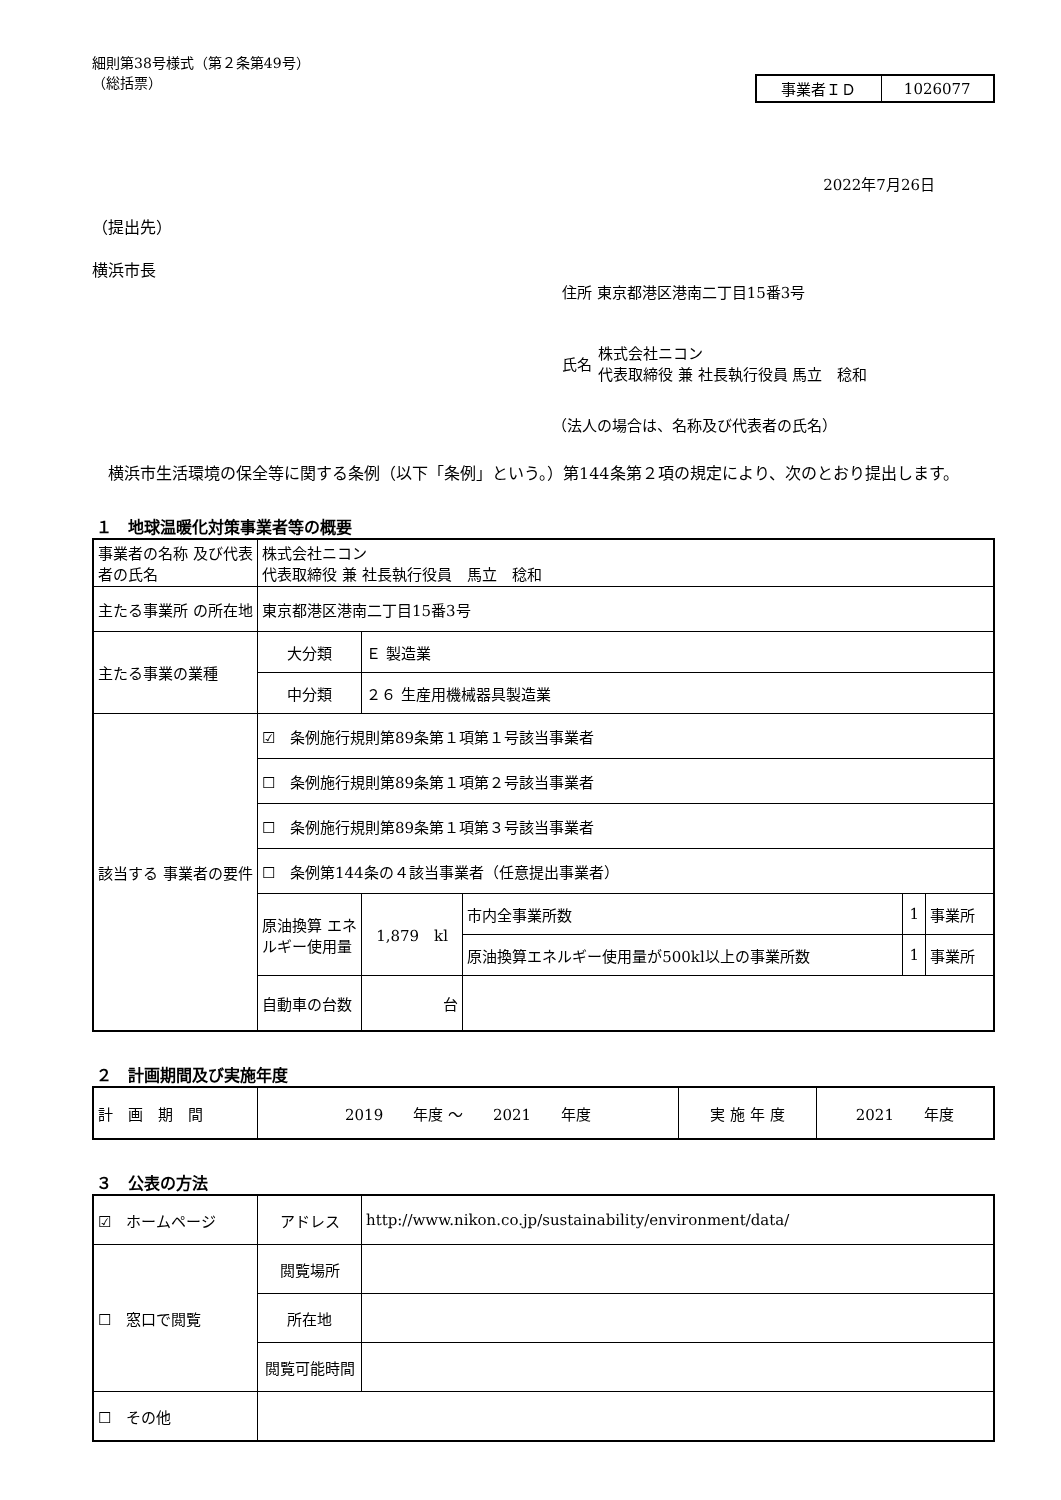細則第38号様式（第２条第49号）
（総括票）
| 事業者ＩＤ | 1026077 |
2022年7月26日
（提出先）
横浜市長
住所 東京都港区港南二丁目15番3号
氏名 株式会社ニコン
代表取締役 兼 社長執行役員 馬立　稔和
（法人の場合は、名称及び代表者の氏名）
　横浜市生活環境の保全等に関する条例（以下「条例」という。）第144条第２項の規定により、次のとおり提出します。
１　地球温暖化対策事業者等の概要
| 事業者の名称 及び代表者の氏名 | 株式会社ニコン 代表取締役 兼 社長執行役員 馬立 稔和 | | | | |
| 主たる事業所 の所在地 | 東京都港区港南二丁目15番3号 | | | | |
| 主たる事業の業種 | 大分類 | Ｅ 製造業 | | | |
| | 中分類 | ２６ 生産用機械器具製造業 | | | |
| 該当する 事業者の要件 | ☑ 条例施行規則第89条第１項第１号該当事業者 | | | | |
| | ☐ 条例施行規則第89条第１項第２号該当事業者 | | | | |
| | ☐ 条例施行規則第89条第１項第３号該当事業者 | | | | |
| | ☐ 条例第144条の４該当事業者（任意提出事業者） | | | | |
| | 原油換算 エネルギー使用量 | 1,879 kl | 市内全事業所数 | 1 | 事業所 |
| | | | 原油換算エネルギー使用量が500kl以上の事業所数 | 1 | 事業所 |
| | 自動車の台数 | 台 | | | |
２　計画期間及び実施年度
| 計 画 期 間 | 2019 年度 ～ 2021 年度 | 実 施 年 度 | 2021 年度 |
３　公表の方法
| ☑ ホームページ | アドレス | http://www.nikon.co.jp/sustainability/environment/data/ |
| ☐ 窓口で閲覧 | 閲覧場所 | |
| | 所在地 | |
| | 閲覧可能時間 | |
| ☐ その他 | | |